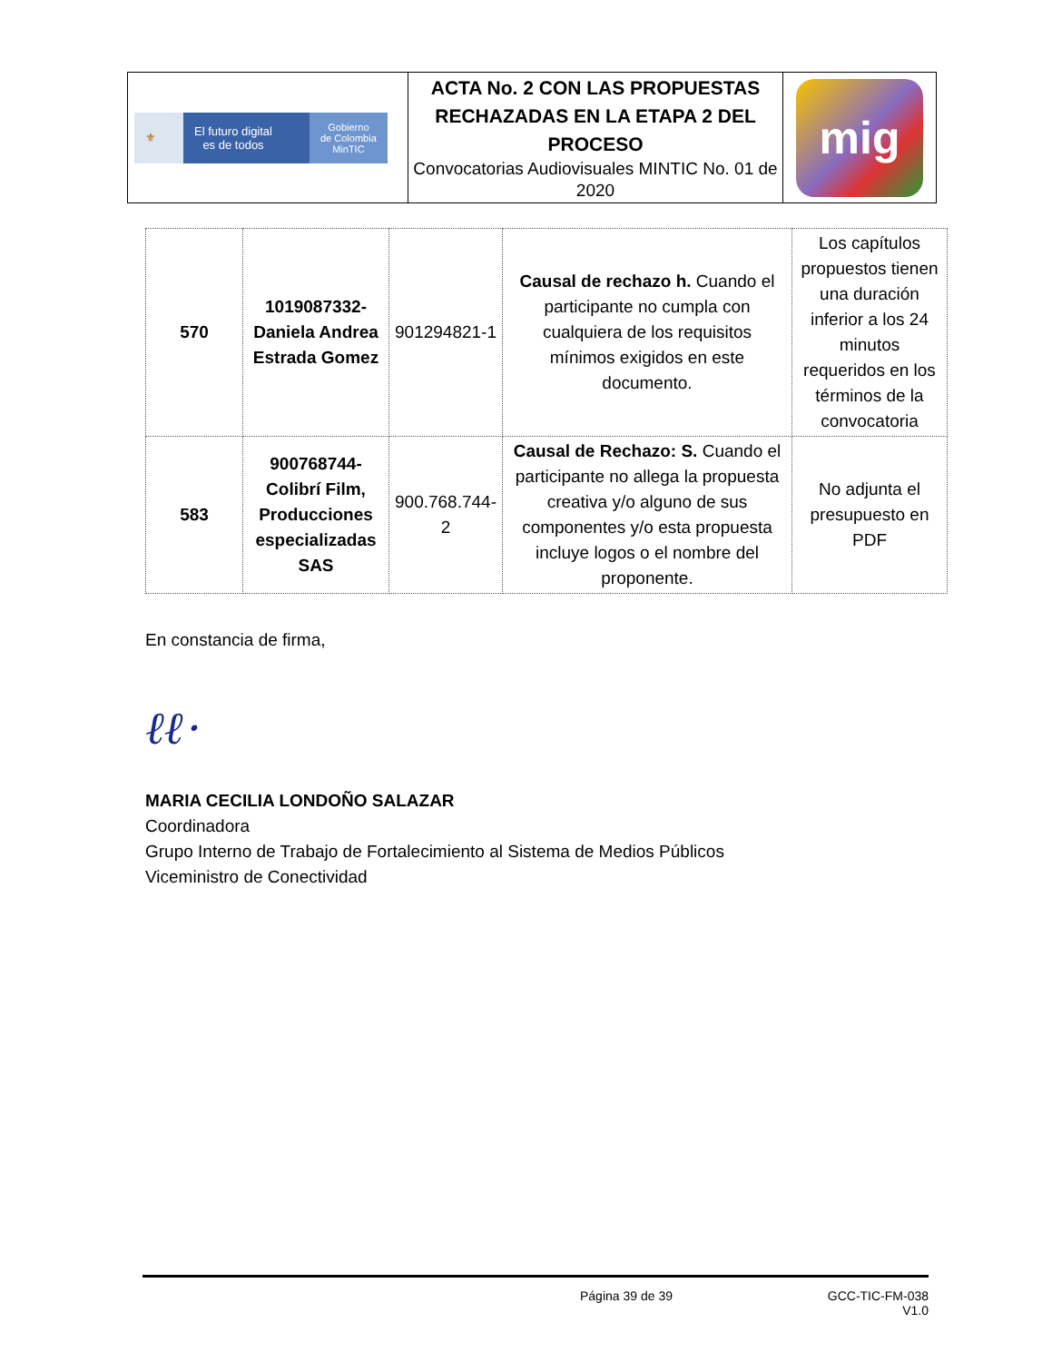| ⚜ El futuro digital es de todos Gobierno de Colombia MinTIC | ACTA No. 2 CON LAS PROPUESTAS RECHAZADAS EN LA ETAPA 2 DEL PROCESO Convocatorias Audiovisuales MINTIC No. 01 de 2020 | mig |
| 570 | 1019087332-Daniela Andrea Estrada Gomez | 901294821-1 | Causal de rechazo h. Cuando el participante no cumpla con cualquiera de los requisitos mínimos exigidos en este documento. | Los capítulos propuestos tienen una duración inferior a los 24 minutos requeridos en los términos de la convocatoria |
| 583 | 900768744-Colibrí Film, Producciones especializadas SAS | 900.768.744-2 | Causal de Rechazo: S. Cuando el participante no allega la propuesta creativa y/o alguno de sus componentes y/o esta propuesta incluye logos o el nombre del proponente. | No adjunta el presupuesto en PDF |
En constancia de firma,
ℓℓ·
MARIA CECILIA LONDOÑO SALAZAR
Coordinadora
Grupo Interno de Trabajo de Fortalecimiento al Sistema de Medios Públicos
Viceministro de Conectividad
Página 39 de 39 GCC-TIC-FM-038
V1.0